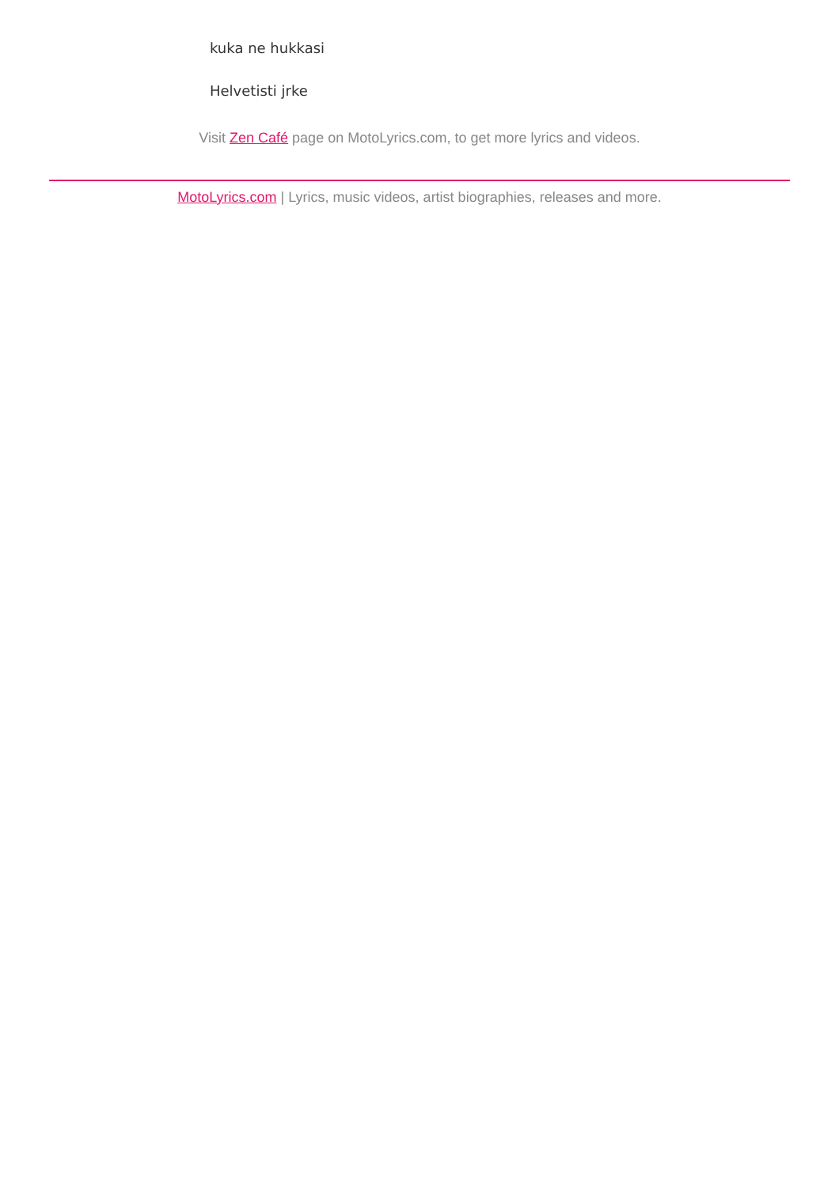kuka ne hukkasi
Helvetisti jrke
Visit Zen Café page on MotoLyrics.com, to get more lyrics and videos.
MotoLyrics.com | Lyrics, music videos, artist biographies, releases and more.